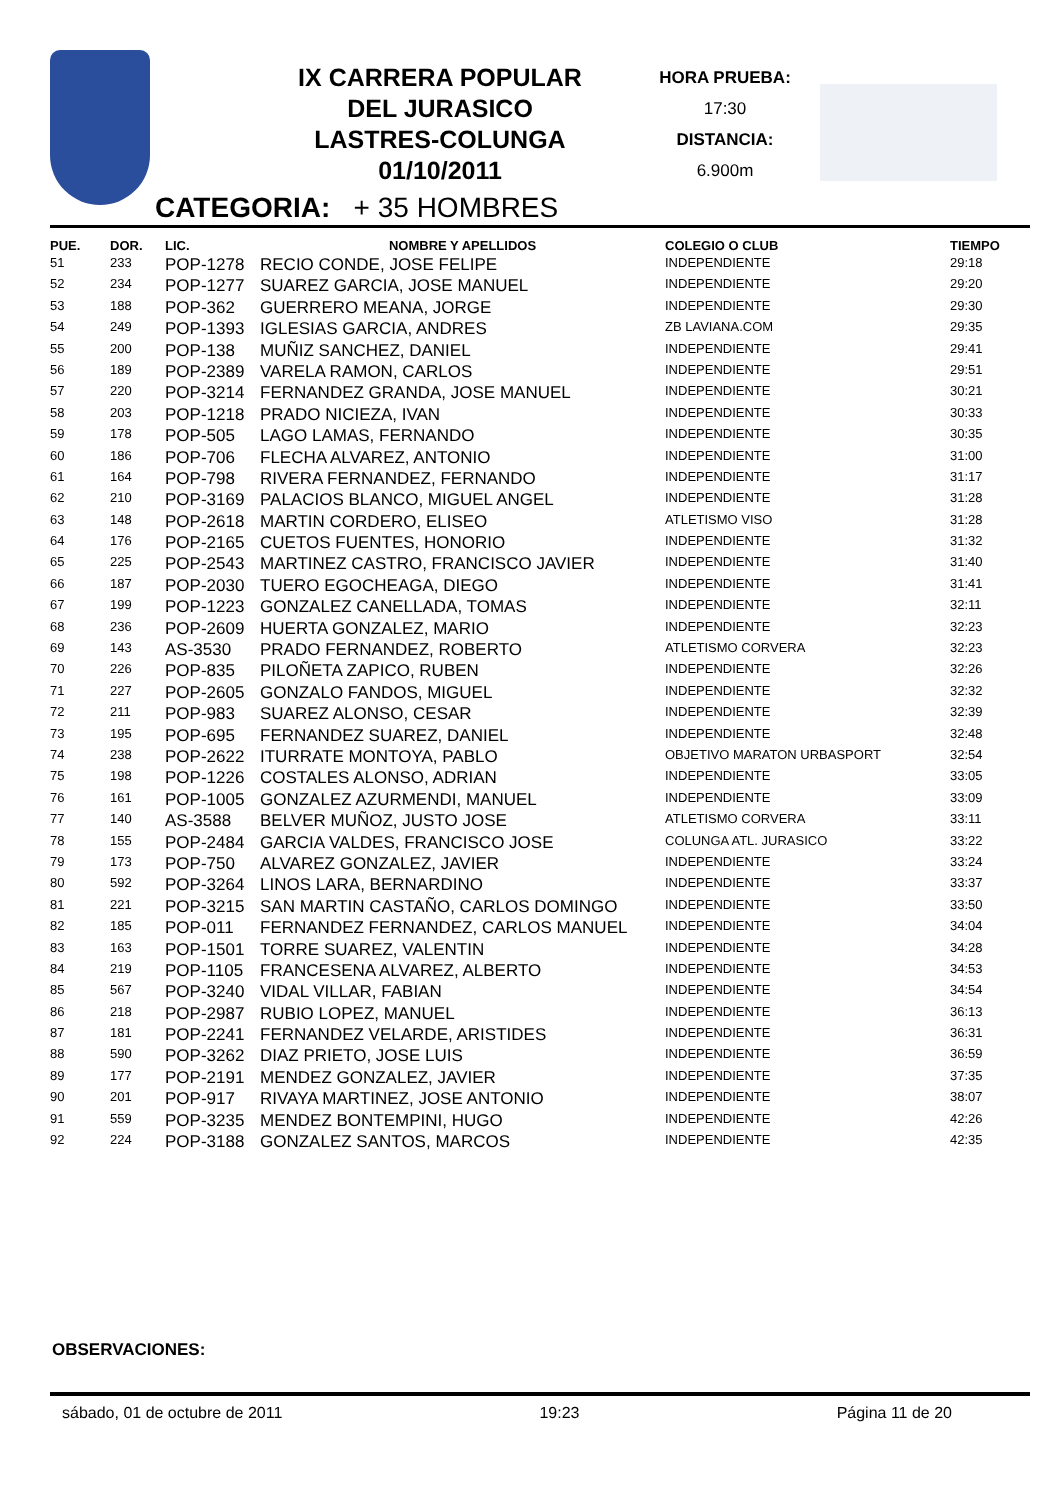IX CARRERA POPULAR
DEL JURASICO
LASTRES-COLUNGA
01/10/2011
HORA PRUEBA:
17:30
DISTANCIA:
6.900m
CATEGORIA: + 35 HOMBRES
| PUE. | DOR. | LIC. | NOMBRE Y APELLIDOS | COLEGIO O CLUB | TIEMPO |
| --- | --- | --- | --- | --- | --- |
| 51 | 233 | POP-1278 | RECIO CONDE, JOSE FELIPE | INDEPENDIENTE | 29:18 |
| 52 | 234 | POP-1277 | SUAREZ GARCIA, JOSE MANUEL | INDEPENDIENTE | 29:20 |
| 53 | 188 | POP-362 | GUERRERO MEANA, JORGE | INDEPENDIENTE | 29:30 |
| 54 | 249 | POP-1393 | IGLESIAS GARCIA, ANDRES | ZB LAVIANA.COM | 29:35 |
| 55 | 200 | POP-138 | MUÑIZ SANCHEZ, DANIEL | INDEPENDIENTE | 29:41 |
| 56 | 189 | POP-2389 | VARELA RAMON, CARLOS | INDEPENDIENTE | 29:51 |
| 57 | 220 | POP-3214 | FERNANDEZ GRANDA, JOSE MANUEL | INDEPENDIENTE | 30:21 |
| 58 | 203 | POP-1218 | PRADO NICIEZA, IVAN | INDEPENDIENTE | 30:33 |
| 59 | 178 | POP-505 | LAGO LAMAS, FERNANDO | INDEPENDIENTE | 30:35 |
| 60 | 186 | POP-706 | FLECHA ALVAREZ, ANTONIO | INDEPENDIENTE | 31:00 |
| 61 | 164 | POP-798 | RIVERA FERNANDEZ, FERNANDO | INDEPENDIENTE | 31:17 |
| 62 | 210 | POP-3169 | PALACIOS BLANCO, MIGUEL ANGEL | INDEPENDIENTE | 31:28 |
| 63 | 148 | POP-2618 | MARTIN CORDERO, ELISEO | ATLETISMO VISO | 31:28 |
| 64 | 176 | POP-2165 | CUETOS FUENTES, HONORIO | INDEPENDIENTE | 31:32 |
| 65 | 225 | POP-2543 | MARTINEZ CASTRO, FRANCISCO JAVIER | INDEPENDIENTE | 31:40 |
| 66 | 187 | POP-2030 | TUERO EGOCHEAGA, DIEGO | INDEPENDIENTE | 31:41 |
| 67 | 199 | POP-1223 | GONZALEZ CANELLADA, TOMAS | INDEPENDIENTE | 32:11 |
| 68 | 236 | POP-2609 | HUERTA GONZALEZ, MARIO | INDEPENDIENTE | 32:23 |
| 69 | 143 | AS-3530 | PRADO FERNANDEZ, ROBERTO | ATLETISMO CORVERA | 32:23 |
| 70 | 226 | POP-835 | PILOÑETA ZAPICO, RUBEN | INDEPENDIENTE | 32:26 |
| 71 | 227 | POP-2605 | GONZALO FANDOS, MIGUEL | INDEPENDIENTE | 32:32 |
| 72 | 211 | POP-983 | SUAREZ ALONSO, CESAR | INDEPENDIENTE | 32:39 |
| 73 | 195 | POP-695 | FERNANDEZ SUAREZ, DANIEL | INDEPENDIENTE | 32:48 |
| 74 | 238 | POP-2622 | ITURRATE MONTOYA, PABLO | OBJETIVO MARATON URBASPORT | 32:54 |
| 75 | 198 | POP-1226 | COSTALES ALONSO, ADRIAN | INDEPENDIENTE | 33:05 |
| 76 | 161 | POP-1005 | GONZALEZ AZURMENDI, MANUEL | INDEPENDIENTE | 33:09 |
| 77 | 140 | AS-3588 | BELVER MUÑOZ, JUSTO JOSE | ATLETISMO CORVERA | 33:11 |
| 78 | 155 | POP-2484 | GARCIA VALDES, FRANCISCO JOSE | COLUNGA ATL. JURASICO | 33:22 |
| 79 | 173 | POP-750 | ALVAREZ GONZALEZ, JAVIER | INDEPENDIENTE | 33:24 |
| 80 | 592 | POP-3264 | LINOS LARA, BERNARDINO | INDEPENDIENTE | 33:37 |
| 81 | 221 | POP-3215 | SAN MARTIN CASTAÑO, CARLOS DOMINGO | INDEPENDIENTE | 33:50 |
| 82 | 185 | POP-011 | FERNANDEZ FERNANDEZ, CARLOS MANUEL | INDEPENDIENTE | 34:04 |
| 83 | 163 | POP-1501 | TORRE SUAREZ, VALENTIN | INDEPENDIENTE | 34:28 |
| 84 | 219 | POP-1105 | FRANCESENA ALVAREZ, ALBERTO | INDEPENDIENTE | 34:53 |
| 85 | 567 | POP-3240 | VIDAL VILLAR, FABIAN | INDEPENDIENTE | 34:54 |
| 86 | 218 | POP-2987 | RUBIO LOPEZ, MANUEL | INDEPENDIENTE | 36:13 |
| 87 | 181 | POP-2241 | FERNANDEZ VELARDE, ARISTIDES | INDEPENDIENTE | 36:31 |
| 88 | 590 | POP-3262 | DIAZ PRIETO, JOSE LUIS | INDEPENDIENTE | 36:59 |
| 89 | 177 | POP-2191 | MENDEZ GONZALEZ, JAVIER | INDEPENDIENTE | 37:35 |
| 90 | 201 | POP-917 | RIVAYA MARTINEZ, JOSE ANTONIO | INDEPENDIENTE | 38:07 |
| 91 | 559 | POP-3235 | MENDEZ BONTEMPINI, HUGO | INDEPENDIENTE | 42:26 |
| 92 | 224 | POP-3188 | GONZALEZ SANTOS, MARCOS | INDEPENDIENTE | 42:35 |
OBSERVACIONES:
sábado, 01 de octubre de 2011 19:23 Página 11 de 20